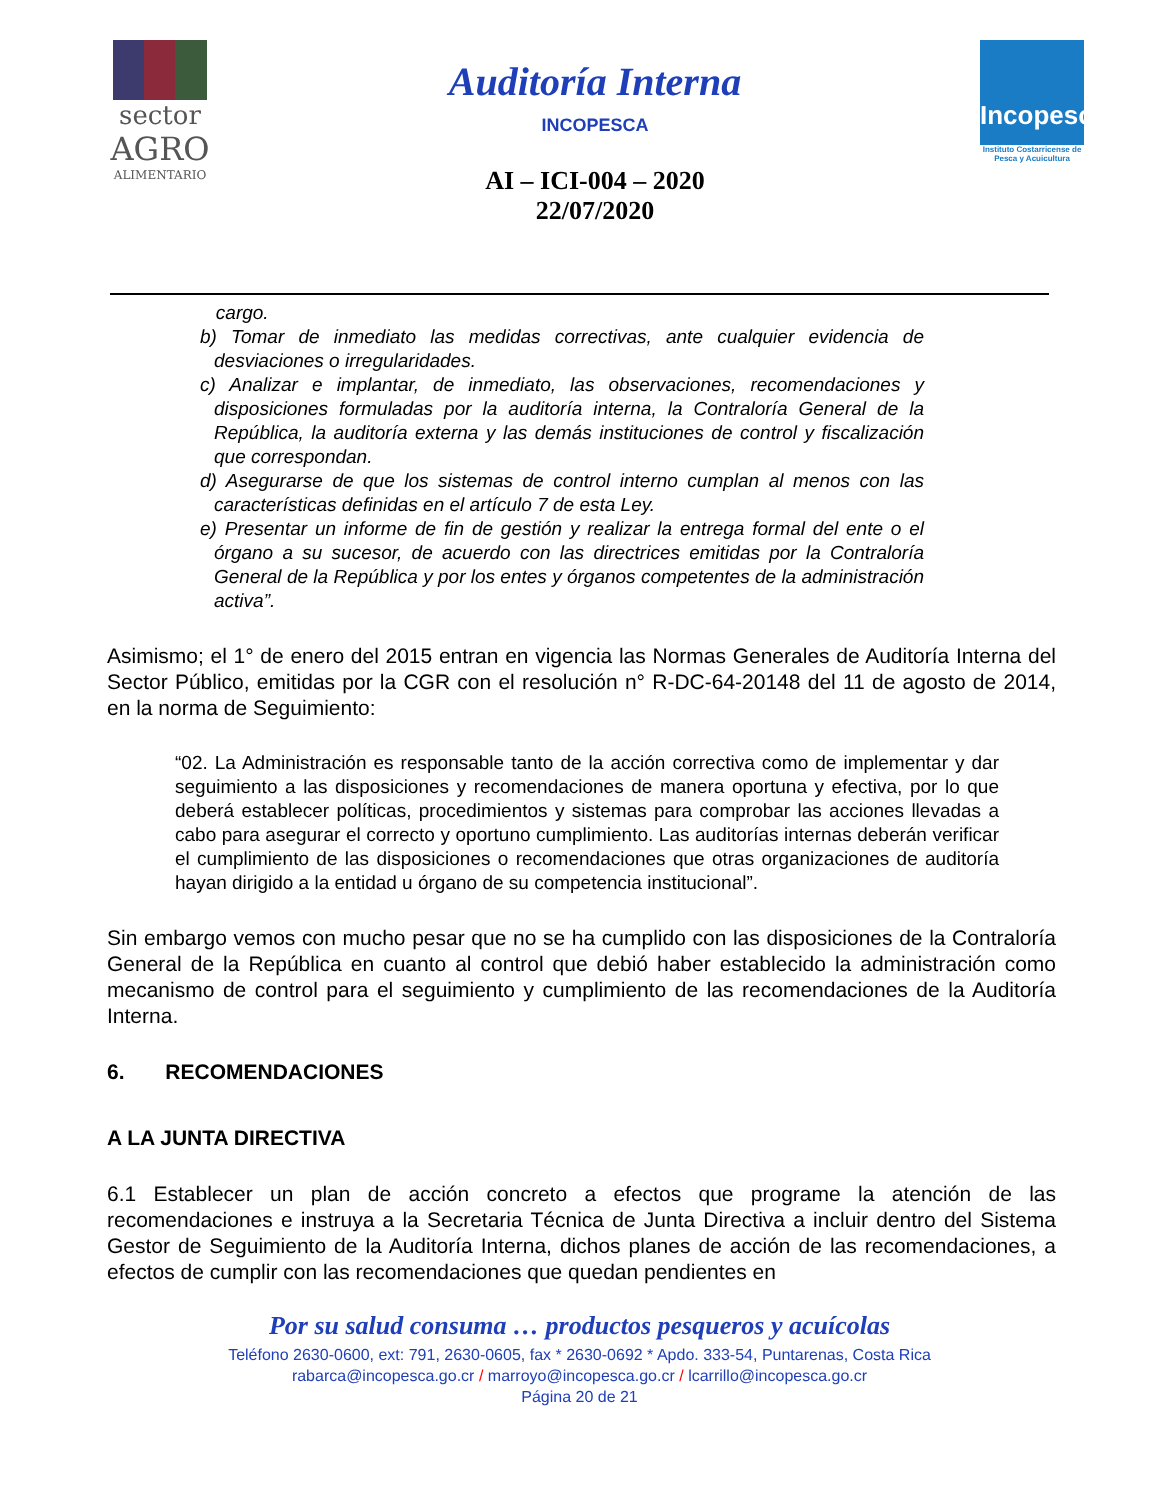sector
AGRO
ALIMENTARIO
Auditoría Interna
INCOPESCA
AI – ICI-004 – 2020
22/07/2020
Incopesca
Instituto Costarricense de Pesca y Acuicultura
cargo.
b) Tomar de inmediato las medidas correctivas, ante cualquier evidencia de desviaciones o irregularidades.
c) Analizar e implantar, de inmediato, las observaciones, recomendaciones y disposiciones formuladas por la auditoría interna, la Contraloría General de la República, la auditoría externa y las demás instituciones de control y fiscalización que correspondan.
d) Asegurarse de que los sistemas de control interno cumplan al menos con las características definidas en el artículo 7 de esta Ley.
e) Presentar un informe de fin de gestión y realizar la entrega formal del ente o el órgano a su sucesor, de acuerdo con las directrices emitidas por la Contraloría General de la República y por los entes y órganos competentes de la administración activa”.
Asimismo; el 1° de enero del 2015 entran en vigencia las Normas Generales de Auditoría Interna del Sector Público, emitidas por la CGR con el resolución n° R-DC-64-20148 del 11 de agosto de 2014, en la norma de Seguimiento:
“02. La Administración es responsable tanto de la acción correctiva como de implementar y dar seguimiento a las disposiciones y recomendaciones de manera oportuna y efectiva, por lo que deberá establecer políticas, procedimientos y sistemas para comprobar las acciones llevadas a cabo para asegurar el correcto y oportuno cumplimiento. Las auditorías internas deberán verificar el cumplimiento de las disposiciones o recomendaciones que otras organizaciones de auditoría hayan dirigido a la entidad u órgano de su competencia institucional”.
Sin embargo vemos con mucho pesar que no se ha cumplido con las disposiciones de la Contraloría General de la República en cuanto al control que debió haber establecido la administración como mecanismo de control para el seguimiento y cumplimiento de las recomendaciones de la Auditoría Interna.
6. RECOMENDACIONES
A LA JUNTA DIRECTIVA
6.1 Establecer un plan de acción concreto a efectos que programe la atención de las recomendaciones e instruya a la Secretaria Técnica de Junta Directiva a incluir dentro del Sistema Gestor de Seguimiento de la Auditoría Interna, dichos planes de acción de las recomendaciones, a efectos de cumplir con las recomendaciones que quedan pendientes en
Por su salud consuma … productos pesqueros y acuícolas
Teléfono 2630-0600, ext: 791, 2630-0605, fax * 2630-0692 * Apdo. 333-54, Puntarenas, Costa Rica
rabarca@incopesca.go.cr / marroyo@incopesca.go.cr / lcarrillo@incopesca.go.cr
Página 20 de 21